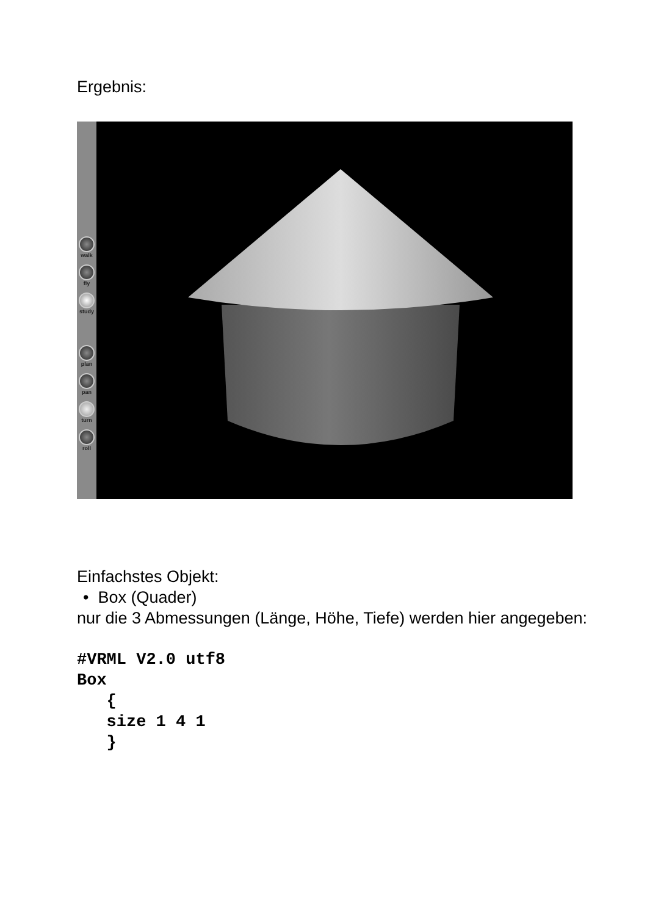Ergebnis:
walk
fly
study
plan
pan
turn
roll
Einfachstes Objekt:
• Box (Quader)
nur die 3 Abmessungen (Länge, Höhe, Tiefe) werden hier angegeben:
#VRML V2.0 utf8
Box
   {
   size 1 4 1
   }